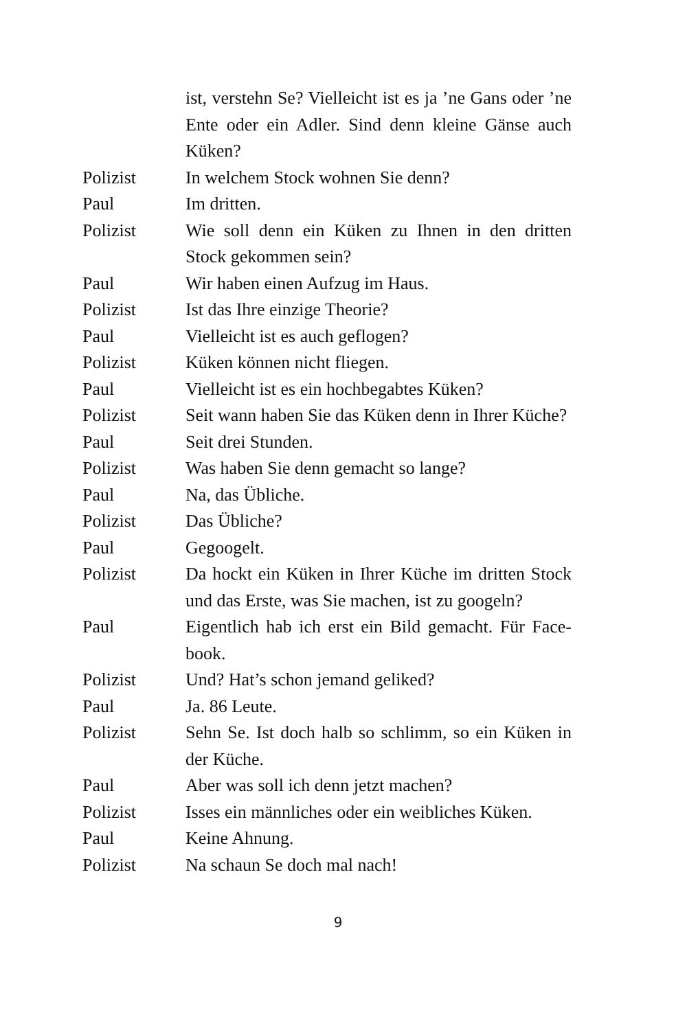ist, verstehn Se? Vielleicht ist es ja ’ne Gans oder ’ne Ente oder ein Adler. Sind denn kleine Gänse auch Küken?
Polizist In welchem Stock wohnen Sie denn?
Paul Im dritten.
Polizist Wie soll denn ein Küken zu Ihnen in den dritten Stock gekommen sein?
Paul Wir haben einen Aufzug im Haus.
Polizist Ist das Ihre einzige Theorie?
Paul Vielleicht ist es auch geflogen?
Polizist Küken können nicht fliegen.
Paul Vielleicht ist es ein hochbegabtes Küken?
Polizist Seit wann haben Sie das Küken denn in Ihrer Kü­che?
Paul Seit drei Stunden.
Polizist Was haben Sie denn gemacht so lange?
Paul Na, das Übliche.
Polizist Das Übliche?
Paul Gegoogelt.
Polizist Da hockt ein Küken in Ihrer Küche im dritten Stock und das Erste, was Sie machen, ist zu googeln?
Paul Eigentlich hab ich erst ein Bild gemacht. Für Face­book.
Polizist Und? Hat’s schon jemand geliked?
Paul Ja. 86 Leute.
Polizist Sehn Se. Ist doch halb so schlimm, so ein Küken in der Küche.
Paul Aber was soll ich denn jetzt machen?
Polizist Isses ein männliches oder ein weibliches Küken.
Paul Keine Ahnung.
Polizist Na schaun Se doch mal nach!
9